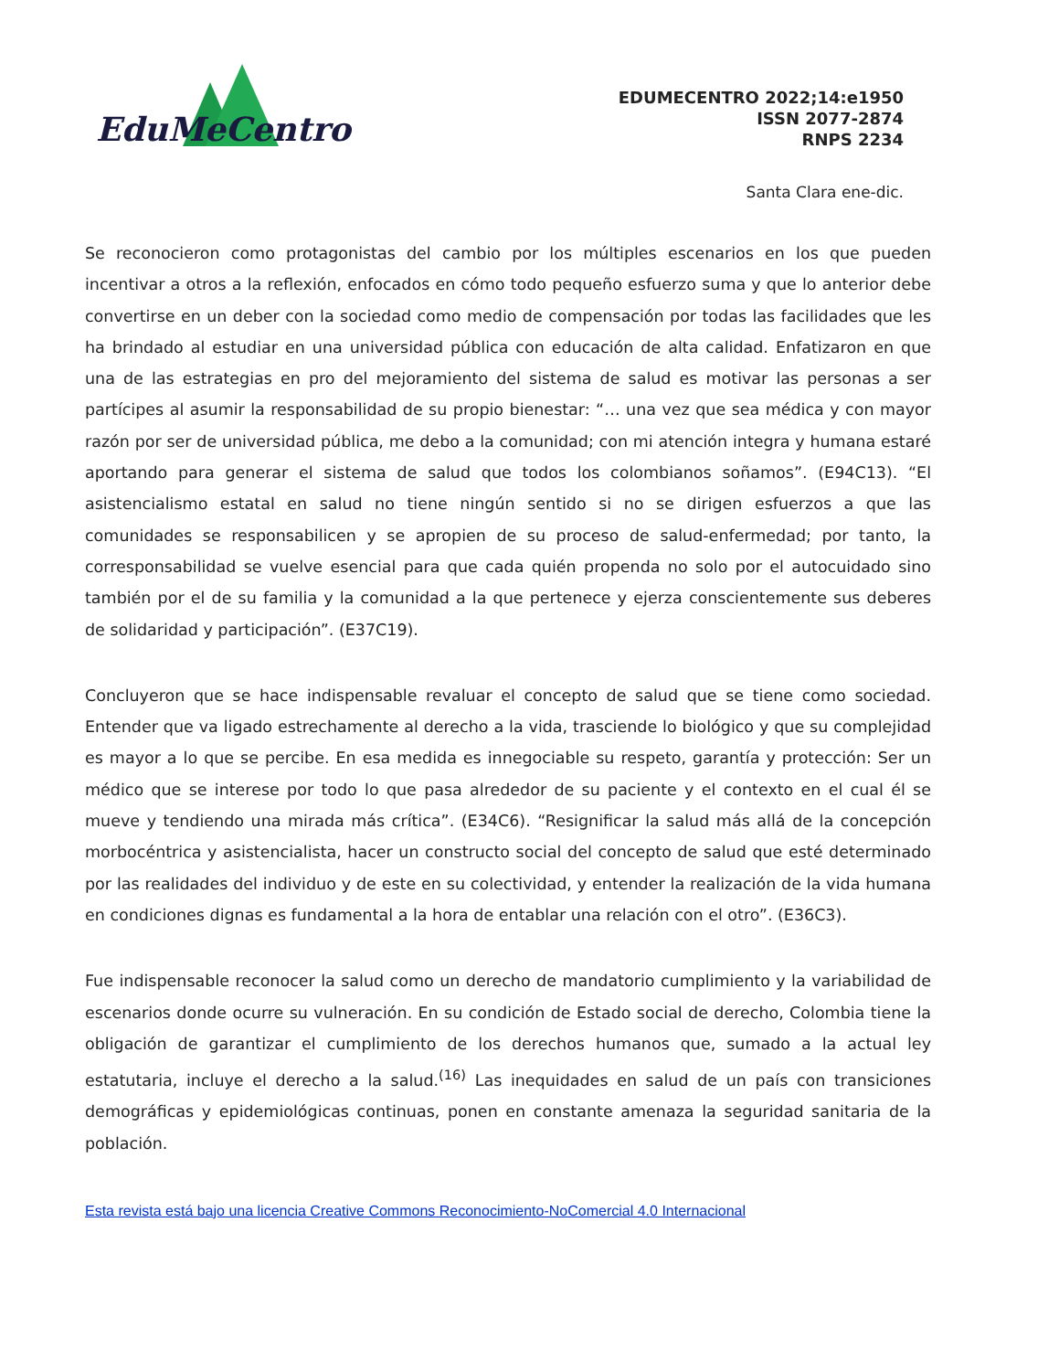EduMeCentro
EDUMECENTRO 2022;14:e1950
ISSN 2077-2874
RNPS 2234
Santa Clara ene-dic.
Se reconocieron como protagonistas del cambio por los múltiples escenarios en los que pueden incentivar a otros a la reflexión, enfocados en cómo todo pequeño esfuerzo suma y que lo anterior debe convertirse en un deber con la sociedad como medio de compensación por todas las facilidades que les ha brindado al estudiar en una universidad pública con educación de alta calidad. Enfatizaron en que una de las estrategias en pro del mejoramiento del sistema de salud es motivar las personas a ser partícipes al asumir la responsabilidad de su propio bienestar: “… una vez que sea médica y con mayor razón por ser de universidad pública, me debo a la comunidad; con mi atención integra y humana estaré aportando para generar el sistema de salud que todos los colombianos soñamos”. (E94C13). “El asistencialismo estatal en salud no tiene ningún sentido si no se dirigen esfuerzos a que las comunidades se responsabilicen y se apropien de su proceso de salud-enfermedad; por tanto, la corresponsabilidad se vuelve esencial para que cada quién propenda no solo por el autocuidado sino también por el de su familia y la comunidad a la que pertenece y ejerza conscientemente sus deberes de solidaridad y participación”. (E37C19).
Concluyeron que se hace indispensable revaluar el concepto de salud que se tiene como sociedad. Entender que va ligado estrechamente al derecho a la vida, trasciende lo biológico y que su complejidad es mayor a lo que se percibe. En esa medida es innegociable su respeto, garantía y protección: Ser un médico que se interese por todo lo que pasa alrededor de su paciente y el contexto en el cual él se mueve y tendiendo una mirada más crítica”. (E34C6). “Resignificar la salud más allá de la concepción morbocéntrica y asistencialista, hacer un constructo social del concepto de salud que esté determinado por las realidades del individuo y de este en su colectividad, y entender la realización de la vida humana en condiciones dignas es fundamental a la hora de entablar una relación con el otro”. (E36C3).
Fue indispensable reconocer la salud como un derecho de mandatorio cumplimiento y la variabilidad de escenarios donde ocurre su vulneración. En su condición de Estado social de derecho, Colombia tiene la obligación de garantizar el cumplimiento de los derechos humanos que, sumado a la actual ley estatutaria, incluye el derecho a la salud.<sup>(16)</sup> Las inequidades en salud de un país con transiciones demográficas y epidemiológicas continuas, ponen en constante amenaza la seguridad sanitaria de la población.
Esta revista está bajo una licencia Creative Commons Reconocimiento-NoComercial 4.0 Internacional